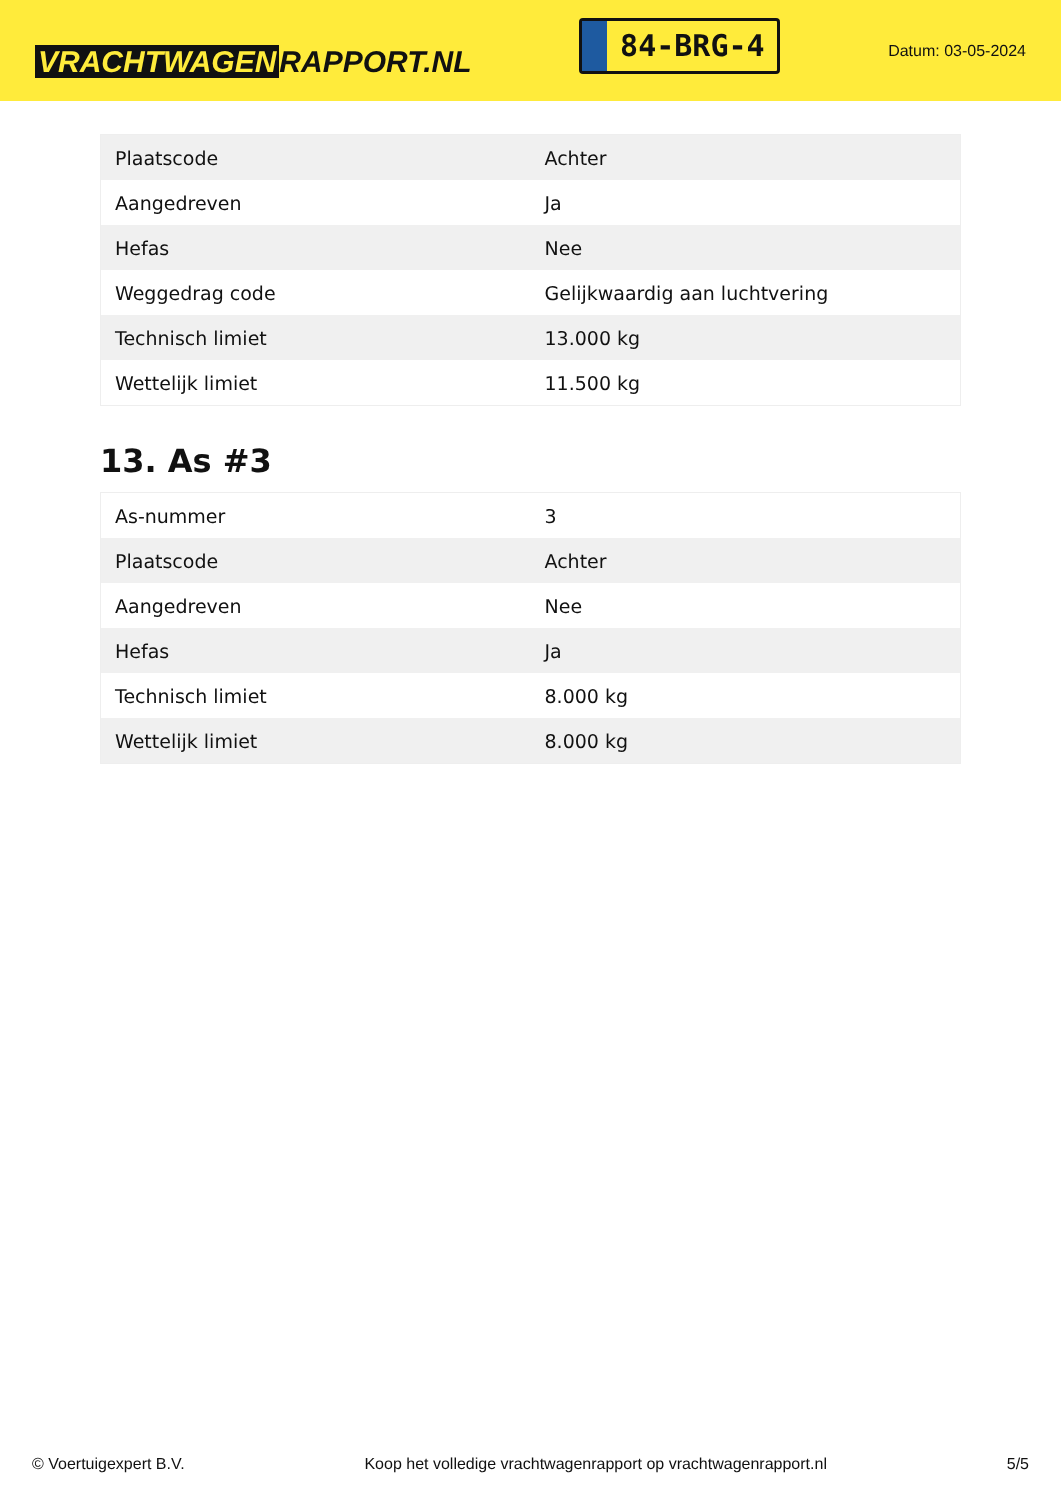VRACHTWAGEN RAPPORT.NL
84-BRG-4
Datum: 03-05-2024
| Plaatscode | Achter |
| Aangedreven | Ja |
| Hefas | Nee |
| Weggedrag code | Gelijkwaardig aan luchtvering |
| Technisch limiet | 13.000 kg |
| Wettelijk limiet | 11.500 kg |
13. As #3
| As-nummer | 3 |
| Plaatscode | Achter |
| Aangedreven | Nee |
| Hefas | Ja |
| Technisch limiet | 8.000 kg |
| Wettelijk limiet | 8.000 kg |
© Voertuigexpert B.V. Koop het volledige vrachtwagenrapport op vrachtwagenrapport.nl 5/5